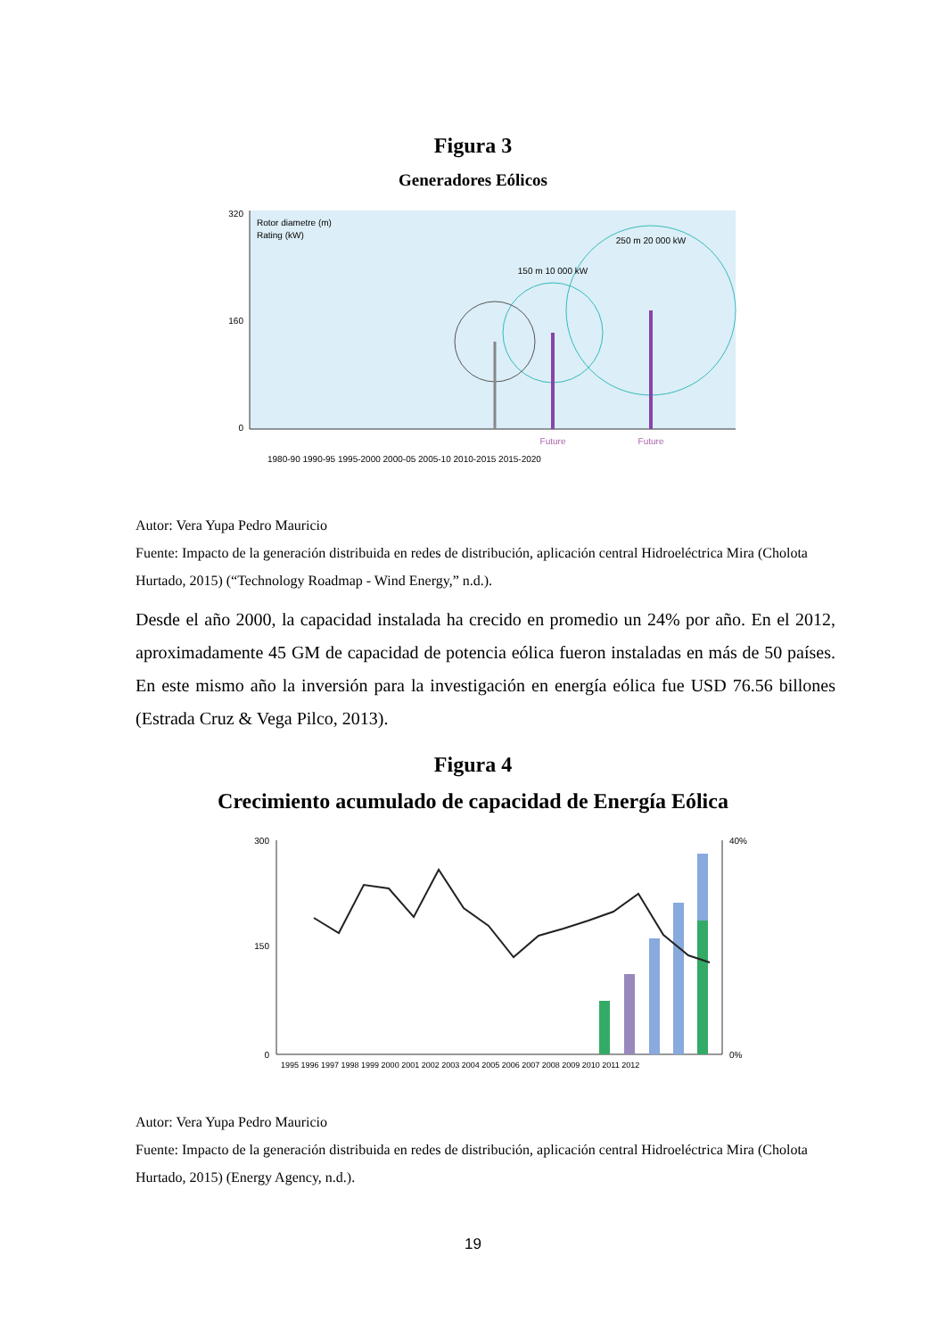Figura 3
Generadores Eólicos
320
160
0
Rotor diametre (m)
Rating (kW)
150 m 10 000 kW
250 m 20 000 kW
Future
Future
1980-90 1990-95 1995-2000 2000-05 2005-10 2010-2015 2015-2020
Autor: Vera Yupa Pedro Mauricio
Fuente: Impacto de la generación distribuida en redes de distribución, aplicación central Hidroeléctrica Mira (Cholota Hurtado, 2015) (“Technology Roadmap - Wind Energy,” n.d.).
Desde el año 2000, la capacidad instalada ha crecido en promedio un 24% por año. En el 2012, aproximadamente 45 GM de capacidad de potencia eólica fueron instaladas en más de 50 países. En este mismo año la inversión para la investigación en energía eólica fue USD 76.56 billones (Estrada Cruz & Vega Pilco, 2013).
Figura 4
Crecimiento acumulado de capacidad de Energía Eólica
300
150
0
40%
0%
1995 1996 1997 1998 1999 2000 2001 2002 2003 2004 2005 2006 2007 2008 2009 2010 2011 2012
Autor: Vera Yupa Pedro Mauricio
Fuente: Impacto de la generación distribuida en redes de distribución, aplicación central Hidroeléctrica Mira (Cholota Hurtado, 2015) (Energy Agency, n.d.).
19